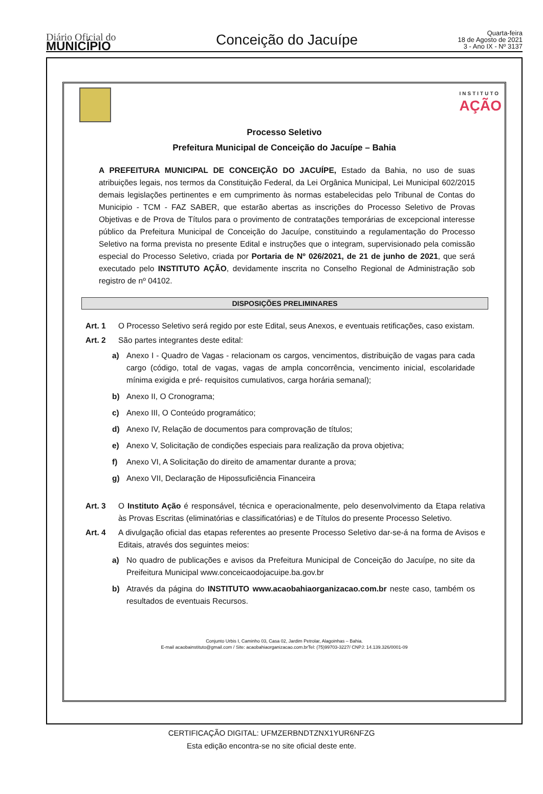Diário Oficial do
MUNICÍPIO
Conceição do Jacuípe
Quarta-feira
18 de Agosto de 2021
3 - Ano IX - Nº 3137
INSTITUTO
AÇÃO
Processo Seletivo
Prefeitura Municipal de Conceição do Jacuípe – Bahia
A PREFEITURA MUNICIPAL DE CONCEIÇÃO DO JACUÍPE, Estado da Bahia, no uso de suas atribuições legais, nos termos da Constituição Federal, da Lei Orgânica Municipal, Lei Municipal 602/2015 demais legislações pertinentes e em cumprimento às normas estabelecidas pelo Tribunal de Contas do Municipio - TCM - FAZ SABER, que estarão abertas as inscrições do Processo Seletivo de Provas Objetivas e de Prova de Títulos para o provimento de contratações temporárias de excepcional interesse público da Prefeitura Municipal de Conceição do Jacuípe, constituindo a regulamentação do Processo Seletivo na forma prevista no presente Edital e instruções que o integram, supervisionado pela comissão especial do Processo Seletivo, criada por Portaria de Nº 026/2021, de 21 de junho de 2021, que será executado pelo INSTITUTO AÇÃO, devidamente inscrita no Conselho Regional de Administração sob registro de nº 04102.
DISPOSIÇÕES PRELIMINARES
Art. 1 O Processo Seletivo será regido por este Edital, seus Anexos, e eventuais retificações, caso existam.
Art. 2 São partes integrantes deste edital:
a) Anexo I - Quadro de Vagas - relacionam os cargos, vencimentos, distribuição de vagas para cada cargo (código, total de vagas, vagas de ampla concorrência, vencimento inicial, escolaridade mínima exigida e pré- requisitos cumulativos, carga horária semanal);
b) Anexo II, O Cronograma;
c) Anexo III, O Conteúdo programático;
d) Anexo IV, Relação de documentos para comprovação de títulos;
e) Anexo V, Solicitação de condições especiais para realização da prova objetiva;
f) Anexo VI, A Solicitação do direito de amamentar durante a prova;
g) Anexo VII, Declaração de Hipossuficiência Financeira
Art. 3 O Instituto Ação é responsável, técnica e operacionalmente, pelo desenvolvimento da Etapa relativa às Provas Escritas (eliminatórias e classificatórias) e de Títulos do presente Processo Seletivo.
Art. 4 A divulgação oficial das etapas referentes ao presente Processo Seletivo dar-se-á na forma de Avisos e Editais, através dos seguintes meios:
a) No quadro de publicações e avisos da Prefeitura Municipal de Conceição do Jacuípe, no site da Preifeitura Municipal www.conceicaodojacuipe.ba.gov.br
b) Através da página do INSTITUTO www.acaobahiaorganizacao.com.br neste caso, também os resultados de eventuais Recursos.
Conjunto Urbis I, Caminho 03, Casa 02, Jardim Petrolar, Alagoinhas – Bahia.
E-mail acaobainstituto@gmail.com / Site: acaobahiaorganizacao.com.brTel: (75)99703-3227/ CNPJ: 14.139.326/0001-09
CERTIFICAÇÃO DIGITAL: UFMZERBNDTZNX1YUR6NFZG
Esta edição encontra-se no site oficial deste ente.